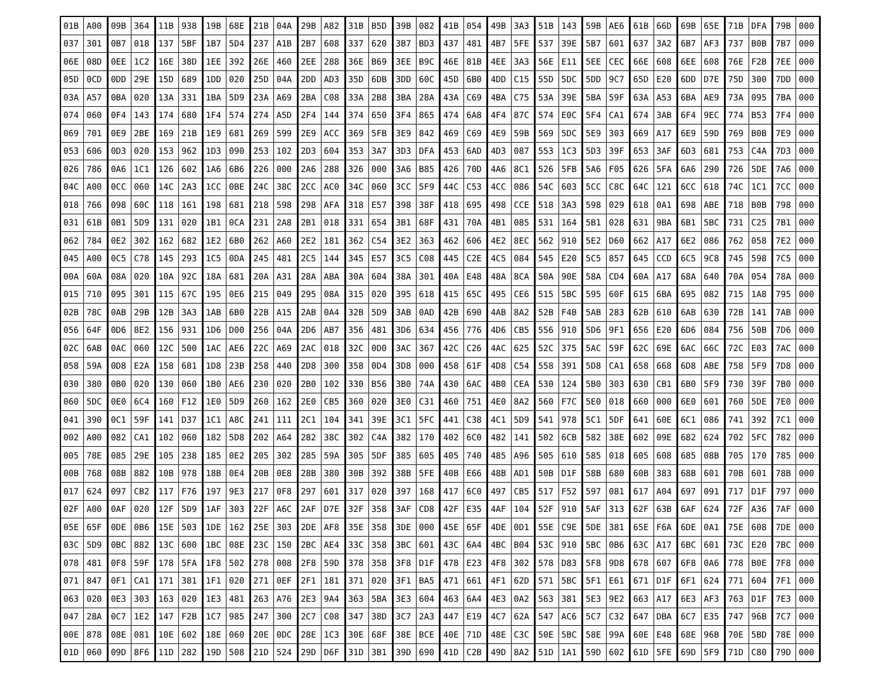| 01B | A00 | 09B | 364 | 11B | 938 | 19B | 68E | 21B | 04A | 29B | A82 | 31B | B5D | 39B | 082 | 41B | 054 | 49B | 3A3 | 51B | 143 | 59B | AE6 | 61B | 66D | 69B | 65E | 71B | DFA | 79B | 000 |
| 037 | 301 | 0B7 | 018 | 137 | 5BF | 1B7 | 5D4 | 237 | A1B | 2B7 | 608 | 337 | 620 | 3B7 | BD3 | 437 | 481 | 4B7 | 5FE | 537 | 39E | 5B7 | 601 | 637 | 3A2 | 6B7 | AF3 | 737 | B0B | 7B7 | 000 |
| 06E | 08D | 0EE | 1C2 | 16E | 38D | 1EE | 392 | 26E | 460 | 2EE | 288 | 36E | B69 | 3EE | B9C | 46E | 81B | 4EE | 3A3 | 56E | E11 | 5EE | CEC | 66E | 608 | 6EE | 608 | 76E | F2B | 7EE | 000 |
| 05D | 0CD | 0DD | 29E | 15D | 689 | 1DD | 020 | 25D | 04A | 2DD | AD3 | 35D | 6DB | 3DD | 60C | 45D | 6B0 | 4DD | C15 | 55D | 5DC | 5DD | 9C7 | 65D | E20 | 6DD | D7E | 75D | 300 | 7DD | 000 |
| 03A | A57 | 0BA | 020 | 13A | 331 | 1BA | 5D9 | 23A | A69 | 2BA | C08 | 33A | 2B8 | 3BA | 28A | 43A | C69 | 4BA | C75 | 53A | 39E | 5BA | 59F | 63A | A53 | 6BA | AE9 | 73A | 095 | 7BA | 000 |
| 074 | 060 | 0F4 | 143 | 174 | 680 | 1F4 | 574 | 274 | A5D | 2F4 | 144 | 374 | 650 | 3F4 | 865 | 474 | 6A8 | 4F4 | 87C | 574 | E0C | 5F4 | CA1 | 674 | 3AB | 6F4 | 9EC | 774 | B53 | 7F4 | 000 |
| 069 | 701 | 0E9 | 2BE | 169 | 21B | 1E9 | 681 | 269 | 599 | 2E9 | ACC | 369 | 5FB | 3E9 | 842 | 469 | C69 | 4E9 | 59B | 569 | 5DC | 5E9 | 303 | 669 | A17 | 6E9 | 59D | 769 | B0B | 7E9 | 000 |
| 053 | 606 | 0D3 | 020 | 153 | 962 | 1D3 | 090 | 253 | 102 | 2D3 | 604 | 353 | 3A7 | 3D3 | DFA | 453 | 6AD | 4D3 | 087 | 553 | 1C3 | 5D3 | 39F | 653 | 3AF | 6D3 | 681 | 753 | C4A | 7D3 | 000 |
| 026 | 786 | 0A6 | 1C1 | 126 | 602 | 1A6 | 6B6 | 226 | 000 | 2A6 | 288 | 326 | 000 | 3A6 | B85 | 426 | 70D | 4A6 | 8C1 | 526 | 5FB | 5A6 | F05 | 626 | 5FA | 6A6 | 290 | 726 | 5DE | 7A6 | 000 |
| 04C | A00 | 0CC | 060 | 14C | 2A3 | 1CC | 0BE | 24C | 38C | 2CC | AC0 | 34C | 060 | 3CC | 5F9 | 44C | C53 | 4CC | 086 | 54C | 603 | 5CC | C8C | 64C | 121 | 6CC | 618 | 74C | 1C1 | 7CC | 000 |
| 018 | 766 | 098 | 60C | 118 | 161 | 198 | 681 | 218 | 598 | 298 | AFA | 318 | E57 | 398 | 38F | 418 | 695 | 498 | CCE | 518 | 3A3 | 598 | 029 | 618 | 0A1 | 698 | ABE | 718 | B0B | 798 | 000 |
| 031 | 61B | 0B1 | 5D9 | 131 | 020 | 1B1 | 0CA | 231 | 2A8 | 2B1 | 018 | 331 | 654 | 3B1 | 68F | 431 | 70A | 4B1 | 085 | 531 | 164 | 5B1 | 028 | 631 | 9BA | 6B1 | 5BC | 731 | C25 | 7B1 | 000 |
| 062 | 784 | 0E2 | 302 | 162 | 682 | 1E2 | 6B0 | 262 | A60 | 2E2 | 181 | 362 | C54 | 3E2 | 363 | 462 | 606 | 4E2 | 8EC | 562 | 910 | 5E2 | D60 | 662 | A17 | 6E2 | 086 | 762 | 058 | 7E2 | 000 |
| 045 | A00 | 0C5 | C78 | 145 | 293 | 1C5 | 0DA | 245 | 481 | 2C5 | 144 | 345 | E57 | 3C5 | C08 | 445 | C2E | 4C5 | 084 | 545 | E20 | 5C5 | 857 | 645 | CCD | 6C5 | 9C8 | 745 | 598 | 7C5 | 000 |
| 00A | 60A | 08A | 020 | 10A | 92C | 18A | 681 | 20A | A31 | 28A | ABA | 30A | 604 | 38A | 301 | 40A | E48 | 48A | 8CA | 50A | 90E | 58A | CD4 | 60A | A17 | 68A | 640 | 70A | 054 | 78A | 000 |
| 015 | 710 | 095 | 301 | 115 | 67C | 195 | 0E6 | 215 | 049 | 295 | 08A | 315 | 020 | 395 | 618 | 415 | 65C | 495 | CE6 | 515 | 5BC | 595 | 60F | 615 | 6BA | 695 | 082 | 715 | 1A8 | 795 | 000 |
| 02B | 78C | 0AB | 29B | 12B | 3A3 | 1AB | 6B0 | 22B | A15 | 2AB | 0A4 | 32B | 5D9 | 3AB | 0AD | 42B | 690 | 4AB | 8A2 | 52B | F4B | 5AB | 283 | 62B | 610 | 6AB | 630 | 72B | 141 | 7AB | 000 |
| 056 | 64F | 0D6 | 8E2 | 156 | 931 | 1D6 | D00 | 256 | 04A | 2D6 | AB7 | 356 | 481 | 3D6 | 634 | 456 | 776 | 4D6 | CB5 | 556 | 910 | 5D6 | 9F1 | 656 | E20 | 6D6 | 084 | 756 | 50B | 7D6 | 000 |
| 02C | 6AB | 0AC | 060 | 12C | 500 | 1AC | AE6 | 22C | A69 | 2AC | 018 | 32C | 0D0 | 3AC | 367 | 42C | C26 | 4AC | 625 | 52C | 375 | 5AC | 59F | 62C | 69E | 6AC | 66C | 72C | E03 | 7AC | 000 |
| 058 | 59A | 0D8 | E2A | 158 | 681 | 1D8 | 23B | 258 | 440 | 2D8 | 300 | 358 | 0D4 | 3D8 | 000 | 458 | 61F | 4D8 | C54 | 558 | 391 | 5D8 | CA1 | 658 | 668 | 6D8 | ABE | 758 | 5F9 | 7D8 | 000 |
| 030 | 380 | 0B0 | 020 | 130 | 060 | 1B0 | AE6 | 230 | 020 | 2B0 | 102 | 330 | B56 | 3B0 | 74A | 430 | 6AC | 4B0 | CEA | 530 | 124 | 5B0 | 303 | 630 | CB1 | 6B0 | 5F9 | 730 | 39F | 7B0 | 000 |
| 060 | 5DC | 0E0 | 6C4 | 160 | F12 | 1E0 | 5D9 | 260 | 162 | 2E0 | CB5 | 360 | 020 | 3E0 | C31 | 460 | 751 | 4E0 | 8A2 | 560 | F7C | 5E0 | 018 | 660 | 000 | 6E0 | 601 | 760 | 5DE | 7E0 | 000 |
| 041 | 390 | 0C1 | 59F | 141 | D37 | 1C1 | A8C | 241 | 111 | 2C1 | 104 | 341 | 39E | 3C1 | 5FC | 441 | C38 | 4C1 | 5D9 | 541 | 978 | 5C1 | 5DF | 641 | 60E | 6C1 | 086 | 741 | 392 | 7C1 | 000 |
| 002 | A00 | 082 | CA1 | 102 | 060 | 182 | 5D8 | 202 | A64 | 282 | 38C | 302 | C4A | 382 | 170 | 402 | 6C0 | 482 | 141 | 502 | 6CB | 582 | 38E | 602 | 09E | 682 | 624 | 702 | 5FC | 782 | 000 |
| 005 | 78E | 085 | 29E | 105 | 238 | 185 | 0E2 | 205 | 302 | 285 | 59A | 305 | 5DF | 385 | 605 | 405 | 740 | 485 | A96 | 505 | 610 | 585 | 018 | 605 | 608 | 685 | 08B | 705 | 170 | 785 | 000 |
| 00B | 768 | 08B | 882 | 10B | 978 | 18B | 0E4 | 20B | 0E8 | 28B | 380 | 30B | 392 | 38B | 5FE | 40B | E66 | 48B | AD1 | 50B | D1F | 58B | 680 | 60B | 383 | 68B | 601 | 70B | 601 | 78B | 000 |
| 017 | 624 | 097 | CB2 | 117 | F76 | 197 | 9E3 | 217 | 0F8 | 297 | 601 | 317 | 020 | 397 | 168 | 417 | 6C0 | 497 | CB5 | 517 | F52 | 597 | 081 | 617 | A04 | 697 | 091 | 717 | D1F | 797 | 000 |
| 02F | A00 | 0AF | 020 | 12F | 5D9 | 1AF | 303 | 22F | A6C | 2AF | D7E | 32F | 358 | 3AF | CD8 | 42F | E35 | 4AF | 104 | 52F | 910 | 5AF | 313 | 62F | 63B | 6AF | 624 | 72F | A36 | 7AF | 000 |
| 05E | 65F | 0DE | 0B6 | 15E | 503 | 1DE | 162 | 25E | 303 | 2DE | AF8 | 35E | 358 | 3DE | 000 | 45E | 65F | 4DE | 0D1 | 55E | C9E | 5DE | 381 | 65E | F6A | 6DE | 0A1 | 75E | 608 | 7DE | 000 |
| 03C | 5D9 | 0BC | 882 | 13C | 600 | 1BC | 08E | 23C | 150 | 2BC | AE4 | 33C | 358 | 3BC | 601 | 43C | 6A4 | 4BC | B04 | 53C | 910 | 5BC | 0B6 | 63C | A17 | 6BC | 601 | 73C | E20 | 7BC | 000 |
| 078 | 481 | 0F8 | 59F | 178 | 5FA | 1F8 | 502 | 278 | 008 | 2F8 | 59D | 378 | 358 | 3F8 | D1F | 478 | E23 | 4F8 | 302 | 578 | D83 | 5F8 | 9D8 | 678 | 607 | 6F8 | 0A6 | 778 | B0E | 7F8 | 000 |
| 071 | 847 | 0F1 | CA1 | 171 | 381 | 1F1 | 020 | 271 | 0EF | 2F1 | 181 | 371 | 020 | 3F1 | BA5 | 471 | 661 | 4F1 | 62D | 571 | 5BC | 5F1 | E61 | 671 | D1F | 6F1 | 624 | 771 | 604 | 7F1 | 000 |
| 063 | 020 | 0E3 | 303 | 163 | 020 | 1E3 | 481 | 263 | A76 | 2E3 | 9A4 | 363 | 5BA | 3E3 | 604 | 463 | 6A4 | 4E3 | 0A2 | 563 | 381 | 5E3 | 9E2 | 663 | A17 | 6E3 | AF3 | 763 | D1F | 7E3 | 000 |
| 047 | 28A | 0C7 | 1E2 | 147 | F2B | 1C7 | 985 | 247 | 300 | 2C7 | C08 | 347 | 38D | 3C7 | 2A3 | 447 | E19 | 4C7 | 62A | 547 | AC6 | 5C7 | C32 | 647 | DBA | 6C7 | E35 | 747 | 96B | 7C7 | 000 |
| 00E | 878 | 08E | 081 | 10E | 602 | 18E | 060 | 20E | 0DC | 28E | 1C3 | 30E | 68F | 38E | BCE | 40E | 71D | 48E | C3C | 50E | 5BC | 58E | 99A | 60E | E48 | 68E | 96B | 70E | 5BD | 78E | 000 |
| 01D | 060 | 09D | 8F6 | 11D | 282 | 19D | 508 | 21D | 524 | 29D | D6F | 31D | 3B1 | 39D | 690 | 41D | C2B | 49D | 8A2 | 51D | 1A1 | 59D | 602 | 61D | 5FE | 69D | 5F9 | 71D | C80 | 79D | 000 |